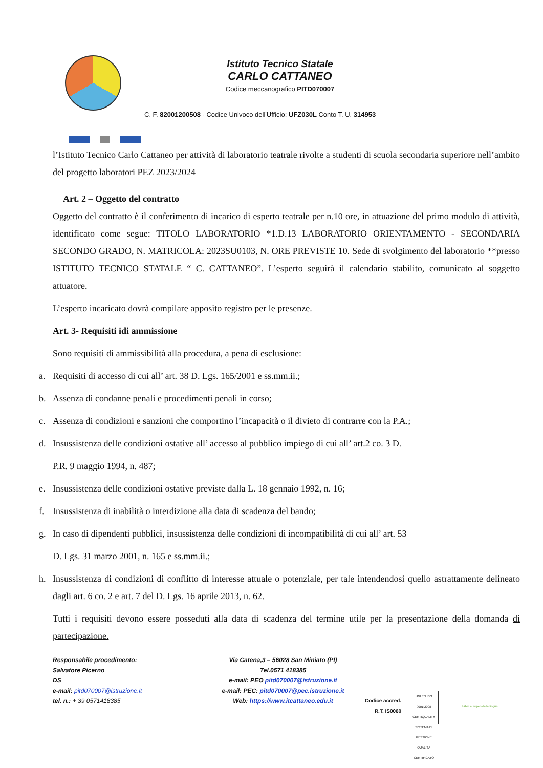Istituto Tecnico Statale
CARLO CATTANEO
Codice meccanografico PITD070007
C. F. 82001200508 - Codice Univoco dell'Ufficio: UFZ030L Conto T. U. 314953
l’Istituto Tecnico Carlo Cattaneo per attività di laboratorio teatrale rivolte a studenti di scuola secondaria superiore nell’ambito del progetto laboratori PEZ 2023/2024
Art. 2 – Oggetto del contratto
Oggetto del contratto è il conferimento di incarico di esperto teatrale per n.10 ore, in attuazione del primo modulo di attività, identificato come segue: TITOLO LABORATORIO *1.D.13 LABORATORIO ORIENTAMENTO - SECONDARIA SECONDO GRADO, N. MATRICOLA: 2023SU0103, N. ORE PREVISTE 10. Sede di svolgimento del laboratorio **presso ISTITUTO TECNICO STATALE “ C. CATTANEO”. L’esperto seguirà il calendario stabilito, comunicato al soggetto attuatore.
L’esperto incaricato dovrà compilare apposito registro per le presenze.
Art. 3- Requisiti idi ammissione
Sono requisiti di ammissibilità alla procedura, a pena di esclusione:
a. Requisiti di accesso di cui all’ art. 38 D. Lgs. 165/2001 e ss.mm.ii.;
b. Assenza di condanne penali e procedimenti penali in corso;
c. Assenza di condizioni e sanzioni che comportino l’incapacità o il divieto di contrarre con la P.A.;
d. Insussistenza delle condizioni ostative all’ accesso al pubblico impiego di cui all’ art.2 co. 3 D.
P.R. 9 maggio 1994, n. 487;
e. Insussistenza delle condizioni ostative previste dalla L. 18 gennaio 1992, n. 16;
f. Insussistenza di inabilità o interdizione alla data di scadenza del bando;
g. In caso di dipendenti pubblici, insussistenza delle condizioni di incompatibilità di cui all’ art. 53
D. Lgs. 31 marzo 2001, n. 165 e ss.mm.ii.;
h. Insussistenza di condizioni di conflitto di interesse attuale o potenziale, per tale intendendosi quello astrattamente delineato dagli art. 6 co. 2 e art. 7 del D. Lgs. 16 aprile 2013, n. 62.
Tutti i requisiti devono essere posseduti alla data di scadenza del termine utile per la presentazione della domanda di partecipazione.
Responsabile procedimento:
Salvatore Picerno
DS
e-mail: pitd070007@istruzione.it
tel. n.: + 39 0571418385
Via Catena,3 – 56028 San Miniato (PI)
Tel.0571 418385
e-mail: PEO pitd070007@istruzione.it
e-mail: PEC: pitd070007@pec.istruzione.it
Web: https://www.itcattaneo.edu.it
Codice accred.
R.T. IS0060
UNI EN ISO 9001:2008
CERTIQUALITY
SISTEMA DI GESTIONE QUALITÀ CERTIFICATO
Label europeo delle lingue